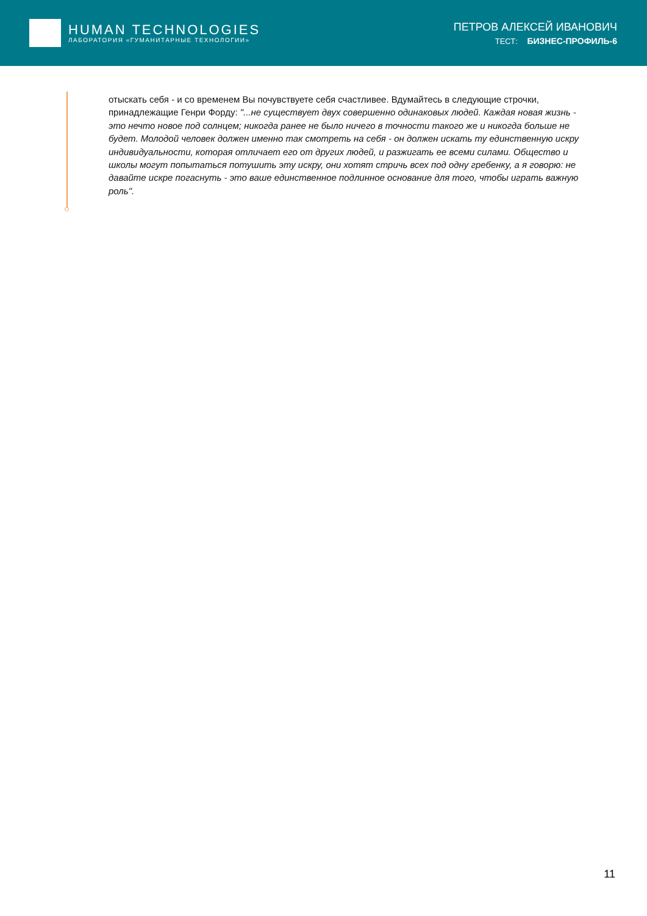HUMAN TECHNOLOGIES
ЛАБОРАТОРИЯ «ГУМАНИТАРНЫЕ ТЕХНОЛОГИИ»
ПЕТРОВ АЛЕКСЕЙ ИВАНОВИЧ
ТЕСТ: БИЗНЕС-ПРОФИЛЬ-6
отыскать себя - и со временем Вы почувствуете себя счастливее. Вдумайтесь в следующие строчки, принадлежащие Генри Форду: "...не существует двух совершенно одинаковых людей. Каждая новая жизнь - это нечто новое под солнцем; никогда ранее не было ничего в точности такого же и никогда больше не будет. Молодой человек должен именно так смотреть на себя - он должен искать ту единственную искру индивидуальности, которая отличает его от других людей, и разжигать ее всеми силами. Общество и школы могут попытаться потушить эту искру, они хотят стричь всех под одну гребенку, а я говорю: не давайте искре погаснуть - это ваше единственное подлинное основание для того, чтобы играть важную роль".
11